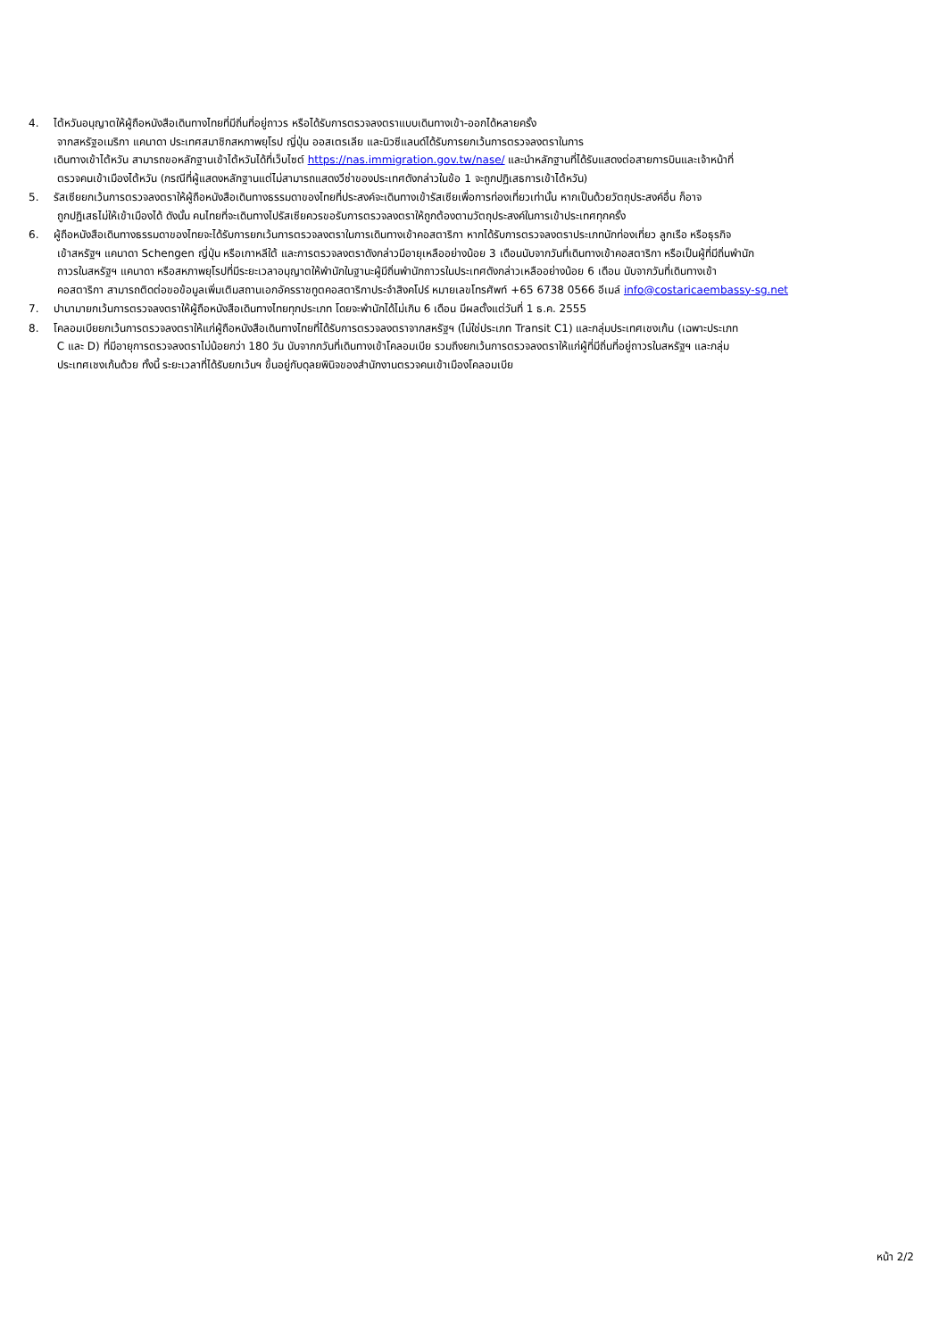4. ไต้หวันอนุญาตให้ผู้ถือหนังสือเดินทางไทยที่มีถิ่นที่อยู่ถาวร หรือได้รับการตรวจลงตราแบบเดินทางเข้า-ออกได้หลายครั้ง
จากสหรัฐอเมริกา แคนาดา ประเทศสมาชิกสหภาพยุโรป ญี่ปุ่น ออสเตรเลีย และนิวซีแลนด์ได้รับการยกเว้นการตรวจลงตราในการ
เดินทางเข้าไต้หวัน สามารถขอหลักฐานเข้าไต้หวันได้ที่เว็บไซต์ https://nas.immigration.gov.tw/nase/ และนำหลักฐานที่ได้รับแสดงต่อสายการบินและเจ้าหน้าที่
ตรวจคนเข้าเมืองไต้หวัน (กรณีที่ผู้แสดงหลักฐานแต่ไม่สามารถแสดงวีซ่าของประเทศดังกล่าวในข้อ 1 จะถูกปฏิเสธการเข้าไต้หวัน)
5. รัสเซียยกเว้นการตรวจลงตราให้ผู้ถือหนังสือเดินทางธรรมดาของไทยที่ประสงค์จะเดินทางเข้ารัสเซียเพื่อการท่องเที่ยวเท่านั้น หากเป็นด้วยวัตถุประสงค์อื่น ก็อาจ
ถูกปฏิเสธไม่ให้เข้าเมืองได้ ดังนั้น คนไทยที่จะเดินทางไปรัสเซียควรขอรับการตรวจลงตราให้ถูกต้องตามวัตถุประสงค์ในการเข้าประเทศทุกครั้ง
6. ผู้ถือหนังสือเดินทางธรรมดาของไทยจะได้รับการยกเว้นการตรวจลงตราในการเดินทางเข้าคอสตาริกา หากได้รับการตรวจลงตราประเภทนักท่องเที่ยว ลูกเรือ หรือธุรกิจ
เข้าสหรัฐฯ แคนาดา Schengen ญี่ปุ่น หรือเกาหลีใต้ และการตรวจลงตราดังกล่าวมีอายุเหลืออย่างน้อย 3 เดือนนับจากวันที่เดินทางเข้าคอสตาริกา หรือเป็นผู้ที่มีถิ่นพำนัก
ถาวรในสหรัฐฯ แคนาดา หรือสหภาพยุโรปที่มีระยะเวลาอนุญาตให้พำนักในฐานะผู้มีถิ่นพำนักถาวรในประเทศดังกล่าวเหลืออย่างน้อย 6 เดือน นับจากวันที่เดินทางเข้า
คอสตาริกา สามารถติดต่อขอข้อมูลเพิ่มเติมสถานเอกอัครราชทูตคอสตาริกาประจำสิงคโปร์ หมายเลขโทรศัพท์ +65 6738 0566 อีเมล์ info@costaricaembassy-sg.net
7. ปานามายกเว้นการตรวจลงตราให้ผู้ถือหนังสือเดินทางไทยทุกประเภท โดยจะพำนักได้ไม่เกิน 6 เดือน มีผลตั้งแต่วันที่ 1 ธ.ค. 2555
8. โคลอมเบียยกเว้นการตรวจลงตราให้แก่ผู้ถือหนังสือเดินทางไทยที่ได้รับการตรวจลงตราจากสหรัฐฯ (ไม่ใช่ประเภท Transit C1) และกลุ่มประเทศเชงเก้น (เฉพาะประเภท
C และ D) ที่มีอายุการตรวจลงตราไม่น้อยกว่า 180 วัน นับจากกวันที่เดินทางเข้าโคลอมเบีย รวมถึงยกเว้นการตรวจลงตราให้แก่ผู้ที่มีถิ่นที่อยู่ถาวรในสหรัฐฯ และกลุ่ม
ประเทศเชงเก้นด้วย ทั้งนี้ ระยะเวลาที่ได้รับยกเว้นฯ ขึ้นอยู่กับดุลยพินิจของสำนักงานตรวจคนเข้าเมืองโคลอมเบีย
หน้า 2/2